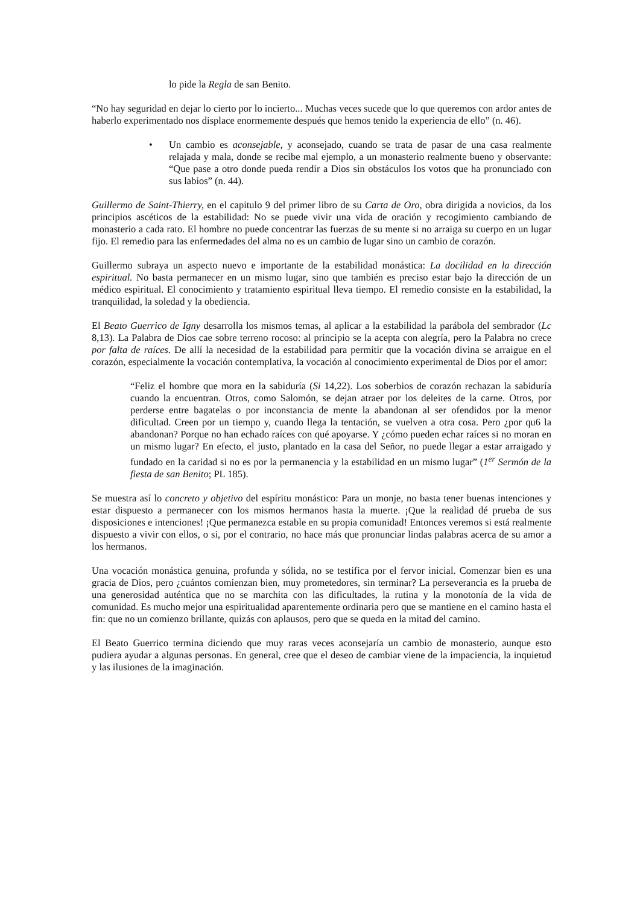lo pide la Regla de san Benito.
“No hay seguridad en dejar lo cierto por lo incierto... Muchas veces sucede que lo que queremos con ardor antes de haberlo experimentado nos displace enormemente después que hemos tenido la experiencia de ello” (n. 46).
• Un cambio es aconsejable, y aconsejado, cuando se trata de pasar de una casa realmente relajada y mala, donde se recibe mal ejemplo, a un monasterio realmente bueno y observante: “Que pase a otro donde pueda rendir a Dios sin obstáculos los votos que ha pronunciado con sus labios” (n. 44).
Guillermo de Saint-Thierry, en el capitulo 9 del primer libro de su Carta de Oro, obra dirigida a novicios, da los principios ascéticos de la estabilidad: No se puede vivir una vida de oración y recogimiento cambiando de monasterio a cada rato. El hombre no puede concentrar las fuerzas de su mente si no arraiga su cuerpo en un lugar fijo. El remedio para las enfermedades del alma no es un cambio de lugar sino un cambio de corazón.
Guillermo subraya un aspecto nuevo e importante de la estabilidad monástica: La docilidad en la dirección espiritual. No basta permanecer en un mismo lugar, sino que también es preciso estar bajo la dirección de un médico espiritual. El conocimiento y tratamiento espiritual lleva tiempo. El remedio consiste en la estabilidad, la tranquilidad, la soledad y la obediencia.
El Beato Guerrico de Igny desarrolla los mismos temas, al aplicar a la estabilidad la parábola del sembrador (Lc 8,13). La Palabra de Dios cae sobre terreno rocoso: al principio se la acepta con alegría, pero la Palabra no crece por falta de raíces. De allí la necesidad de la estabilidad para permitir que la vocación divina se arraigue en el corazón, especialmente la vocación contemplativa, la vocación al conocimiento experimental de Dios por el amor:
“Feliz el hombre que mora en la sabiduría (Si 14,22). Los soberbios de corazón rechazan la sabiduría cuando la encuentran. Otros, como Salomón, se dejan atraer por los deleites de la carne. Otros, por perderse entre bagatelas o por inconstancia de mente la abandonan al ser ofendidos por la menor dificultad. Creen por un tiempo y, cuando llega la tentación, se vuelven a otra cosa. Pero ¿por qu6 la abandonan? Porque no han echado raíces con qué apoyarse. Y ¿cómo pueden echar raíces si no moran en un mismo lugar? En efecto, el justo, plantado en la casa del Señor, no puede llegar a estar arraigado y fundado en la caridad si no es por la permanencia y la estabilidad en un mismo lugar” (1<sup>er</sup> Sermón de la fiesta de san Benito; PL 185).
Se muestra así lo concreto y objetivo del espíritu monástico: Para un monje, no basta tener buenas intenciones y estar dispuesto a permanecer con los mismos hermanos hasta la muerte. ¡Que la realidad dé prueba de sus disposiciones e intenciones! ¡Que permanezca estable en su propia comunidad! Entonces veremos si está realmente dispuesto a vivir con ellos, o si, por el contrario, no hace más que pronunciar lindas palabras acerca de su amor a los hermanos.
Una vocación monástica genuina, profunda y sólida, no se testifica por el fervor inicial. Comenzar bien es una gracia de Dios, pero ¿cuántos comienzan bien, muy prometedores, sin terminar? La perseverancia es la prueba de una generosidad auténtica que no se marchita con las dificultades, la rutina y la monotonía de la vida de comunidad. Es mucho mejor una espiritualidad aparentemente ordinaria pero que se mantiene en el camino hasta el fin: que no un comienzo brillante, quizás con aplausos, pero que se queda en la mitad del camino.
El Beato Guerrico termina diciendo que muy raras veces aconsejaría un cambio de monasterio, aunque esto pudiera ayudar a algunas personas. En general, cree que el deseo de cambiar viene de la impaciencia, la inquietud y las ilusiones de la imaginación.